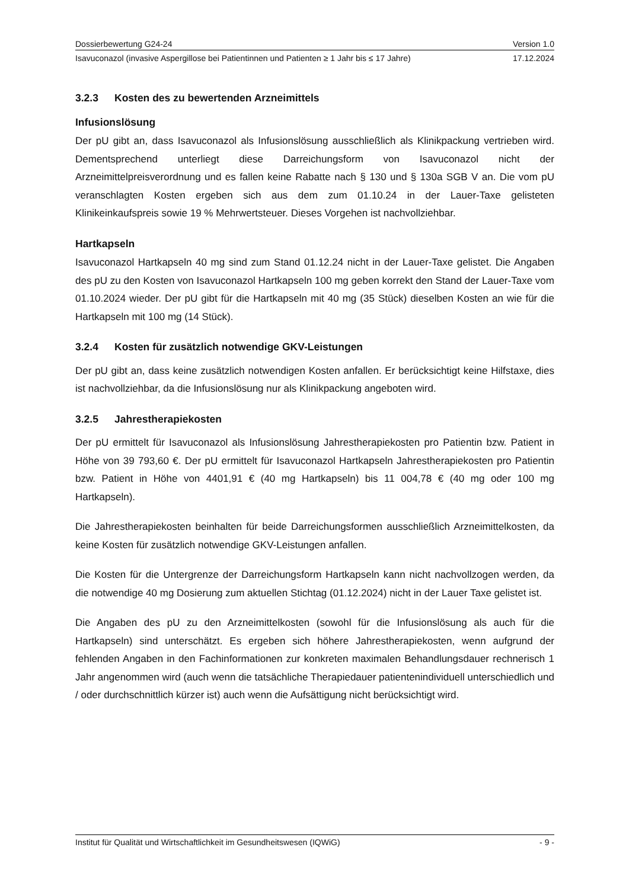Dossierbewertung G24-24 Version 1.0
Isavuconazol (invasive Aspergillose bei Patientinnen und Patienten ≥ 1 Jahr bis ≤ 17 Jahre) 17.12.2024
3.2.3 Kosten des zu bewertenden Arzneimittels
Infusionslösung
Der pU gibt an, dass Isavuconazol als Infusionslösung ausschließlich als Klinikpackung vertrieben wird. Dementsprechend unterliegt diese Darreichungsform von Isavuconazol nicht der Arzneimittelpreisverordnung und es fallen keine Rabatte nach § 130 und § 130a SGB V an. Die vom pU veranschlagten Kosten ergeben sich aus dem zum 01.10.24 in der Lauer-Taxe gelisteten Klinikeinkaufspreis sowie 19 % Mehrwertsteuer. Dieses Vorgehen ist nachvollziehbar.
Hartkapseln
Isavuconazol Hartkapseln 40 mg sind zum Stand 01.12.24 nicht in der Lauer-Taxe gelistet. Die Angaben des pU zu den Kosten von Isavuconazol Hartkapseln 100 mg geben korrekt den Stand der Lauer-Taxe vom 01.10.2024 wieder. Der pU gibt für die Hartkapseln mit 40 mg (35 Stück) dieselben Kosten an wie für die Hartkapseln mit 100 mg (14 Stück).
3.2.4 Kosten für zusätzlich notwendige GKV-Leistungen
Der pU gibt an, dass keine zusätzlich notwendigen Kosten anfallen. Er berücksichtigt keine Hilfstaxe, dies ist nachvollziehbar, da die Infusionslösung nur als Klinikpackung angeboten wird.
3.2.5 Jahrestherapiekosten
Der pU ermittelt für Isavuconazol als Infusionslösung Jahrestherapiekosten pro Patientin bzw. Patient in Höhe von 39 793,60 €. Der pU ermittelt für Isavuconazol Hartkapseln Jahrestherapiekosten pro Patientin bzw. Patient in Höhe von 4401,91 € (40 mg Hartkapseln) bis 11 004,78 € (40 mg oder 100 mg Hartkapseln).
Die Jahrestherapiekosten beinhalten für beide Darreichungsformen ausschließlich Arzneimittelkosten, da keine Kosten für zusätzlich notwendige GKV-Leistungen anfallen.
Die Kosten für die Untergrenze der Darreichungsform Hartkapseln kann nicht nachvollzogen werden, da die notwendige 40 mg Dosierung zum aktuellen Stichtag (01.12.2024) nicht in der Lauer Taxe gelistet ist.
Die Angaben des pU zu den Arzneimittelkosten (sowohl für die Infusionslösung als auch für die Hartkapseln) sind unterschätzt. Es ergeben sich höhere Jahrestherapiekosten, wenn aufgrund der fehlenden Angaben in den Fachinformationen zur konkreten maximalen Behandlungsdauer rechnerisch 1 Jahr angenommen wird (auch wenn die tatsächliche Therapiedauer patientenindividuell unterschiedlich und / oder durchschnittlich kürzer ist) auch wenn die Aufsättigung nicht berücksichtigt wird.
Institut für Qualität und Wirtschaftlichkeit im Gesundheitswesen (IQWiG) - 9 -